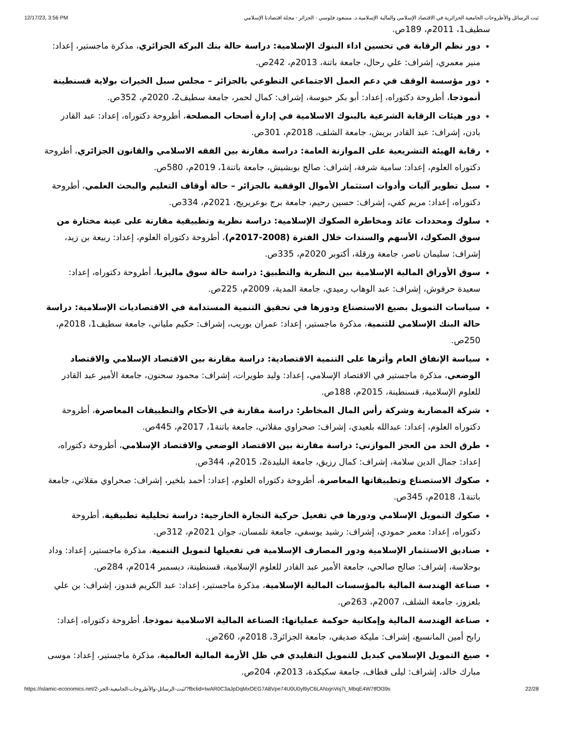12/17/23, 3:56 PM ثبت الرسائل والأطروحات الجامعية الجزائرية في الاقتصاد الإسلامي والمالية الإسلامية.د. مسعود فلوسي - الجزائر - مجلة اقتصادنا الإسلامي
سطيف1، 2011م، 189ص.
دور نظم الرقابة في تحسين اداء البنوك الإسلامية: دراسة حالة بنك البركة الجزائري، مذكرة ماجستير، إعداد: منير معمري، إشراف: علي رحال، جامعة باتنة، 2013م، 242ص.
دور مؤسسة الوقف في دعم العمل الاجتماعي التطوعي بالجزائر – مجلس سبل الخيرات بولاية قسنطينة أنموذجا، أطروحة دكتوراه، إعداد: أبو بكر حبوسة، إشراف: كمال لحمر، جامعة سطيف2، 2020م، 352ص.
دور هيئات الرقابة الشرعية بالبنوك الاسلامية في إدارة أصحاب المصلحة، أطروحة دكتوراه، إعداد: عبد القادر بادن، إشراف: عبد القادر بريش، جامعة الشلف، 2018م، 301ص.
رقابة الهيئة التشريعية على الموازنة العامة: دراسة مقارنة بين الفقه الاسلامي والقانون الجزائري، أطروحة دكتوراه العلوم، إعداد: سامية شرفة، إشراف: صالح بوبشيش، جامعة باتنة1، 2019م، 580ص.
سبل تطوير آليات وأدوات استثمار الأموال الوقفية بالجزائر – حالة أوقاف التعليم والبحث العلمي، أطروحة دكتوراه، إعداد: مريم كفي، إشراف: حسين رحيم، جامعة برج بوعريريج، 2021م، 334ص.
سلوك ومحددات عائد ومخاطرة الصكوك الإسلامية: دراسة نظرية وتطبيقية مقارنة على عينة مختارة من سوق الصكوك، الأسهم والسندات خلال الفترة (2008-2017م)، أطروحة دكتوراه العلوم، إعداد: ربيعة بن زيد، إشراف: سليمان ناصر، جامعة ورقلة، أكتوبر 2020م، 335ص.
سوق الأوراق المالية الإسلامية بين النظرية والتطبيق: دراسة حالة سوق ماليزيا، أطروحة دكتوراه، إعداد: سعيدة حرفوش، إشراف: عبد الوهاب رميدي، جامعة المدية، 2009م، 225ص.
سياسات التمويل بصيغ الاستصناع ودورها في تحقيق التنمية المستدامة في الاقتصاديات الإسلامية: دراسة حالة البنك الإسلامي للتنمية، مذكرة ماجستير، إعداد: عمران بوريب، إشراف: حكيم ملياني، جامعة سطيف1، 2018م، 250ص.
سياسة الإنفاق العام وأثرها على التنمية الاقتصادية: دراسة مقارنة بين الاقتصاد الإسلامي والاقتصاد الوضعي، مذكرة ماجستير في الاقتصاد الإسلامي، إعداد: وليد طويرات، إشراف: محمود سحنون، جامعة الأمير عبد القادر للعلوم الإسلامية، قسنطينة، 2015م، 188ص.
شركة المضاربة وشركة رأس المال المخاطر: دراسة مقارنة في الأحكام والتطبيقات المعاصرة، أطروحة دكتوراه العلوم، إعداد: عبدالله بلعيدي، إشراف: صحراوي مقلاتي، جامعة باتنة1، 2017م، 445ص.
طرق الحد من العجز الموازني: دراسة مقارنة بين الاقتصاد الوضعي والاقتصاد الإسلامي، أطروحة دكتوراه، إعداد: جمال الدين سلامة، إشراف: كمال رزيق، جامعة البليدة2، 2015م، 344ص.
صكوك الاستصناع وتطبيقاتها المعاصرة، أطروحة دكتوراه العلوم، إعداد: أحمد بلخير، إشراف: صحراوي مقلاتي، جامعة باتنة1، 2018م، 345ص.
صكوك التمويل الإسلامي ودورها في تفعيل حركية التجارة الخارجية: دراسة تحليلية تطبيقية، أطروحة دكتوراه، إعداد: معمر حمودي، إشراف: رشيد يوسفي، جامعة تلمسان، جوان 2021م، 312ص.
صناديق الاستثمار الإسلامية ودور المصارف الإسلامية في تفعيلها لتمويل التنمية، مذكرة ماجستير، إعداد: وداد بوحلاسة، إشراف: صالح صالحي، جامعة الأمير عبد القادر للعلوم الإسلامية، قسنطينة، ديسمبر 2014م، 284ص.
صناعة الهندسة المالية بالمؤسسات المالية الإسلامية، مذكرة ماجستير، إعداد: عبد الكريم قندوز، إشراف: بن علي بلعزوز، جامعة الشلف، 2007م، 263ص.
صناعة الهندسة المالية وإمكانية حوكمة عملياتها: الصناعة المالية الاسلامية نموذجا، أطروحة دكتوراه، إعداد: رابح أمين المانسبع، إشراف: مليكة صديقي، جامعة الجزائر3، 2018م، 260ص.
صيغ التمويل الإسلامي كبديل للتمويل التقليدي في ظل الأزمة المالية العالمية، مذكرة ماجستير، إعداد: موسى مبارك خالد، إشراف: ليلى قطاف، جامعة سكيكدة، 2013م، 204ص.
https://islamic-economics.net/ثبت-الرسائل-والأطروحات-الجامعية-الجز-2/?fbclid=IwAR0C3aJpDqMxOEG7A8Vpe74U0U0yl9yC6LANxjnVoj7t_MbqE4W7tfOl39s 22/28